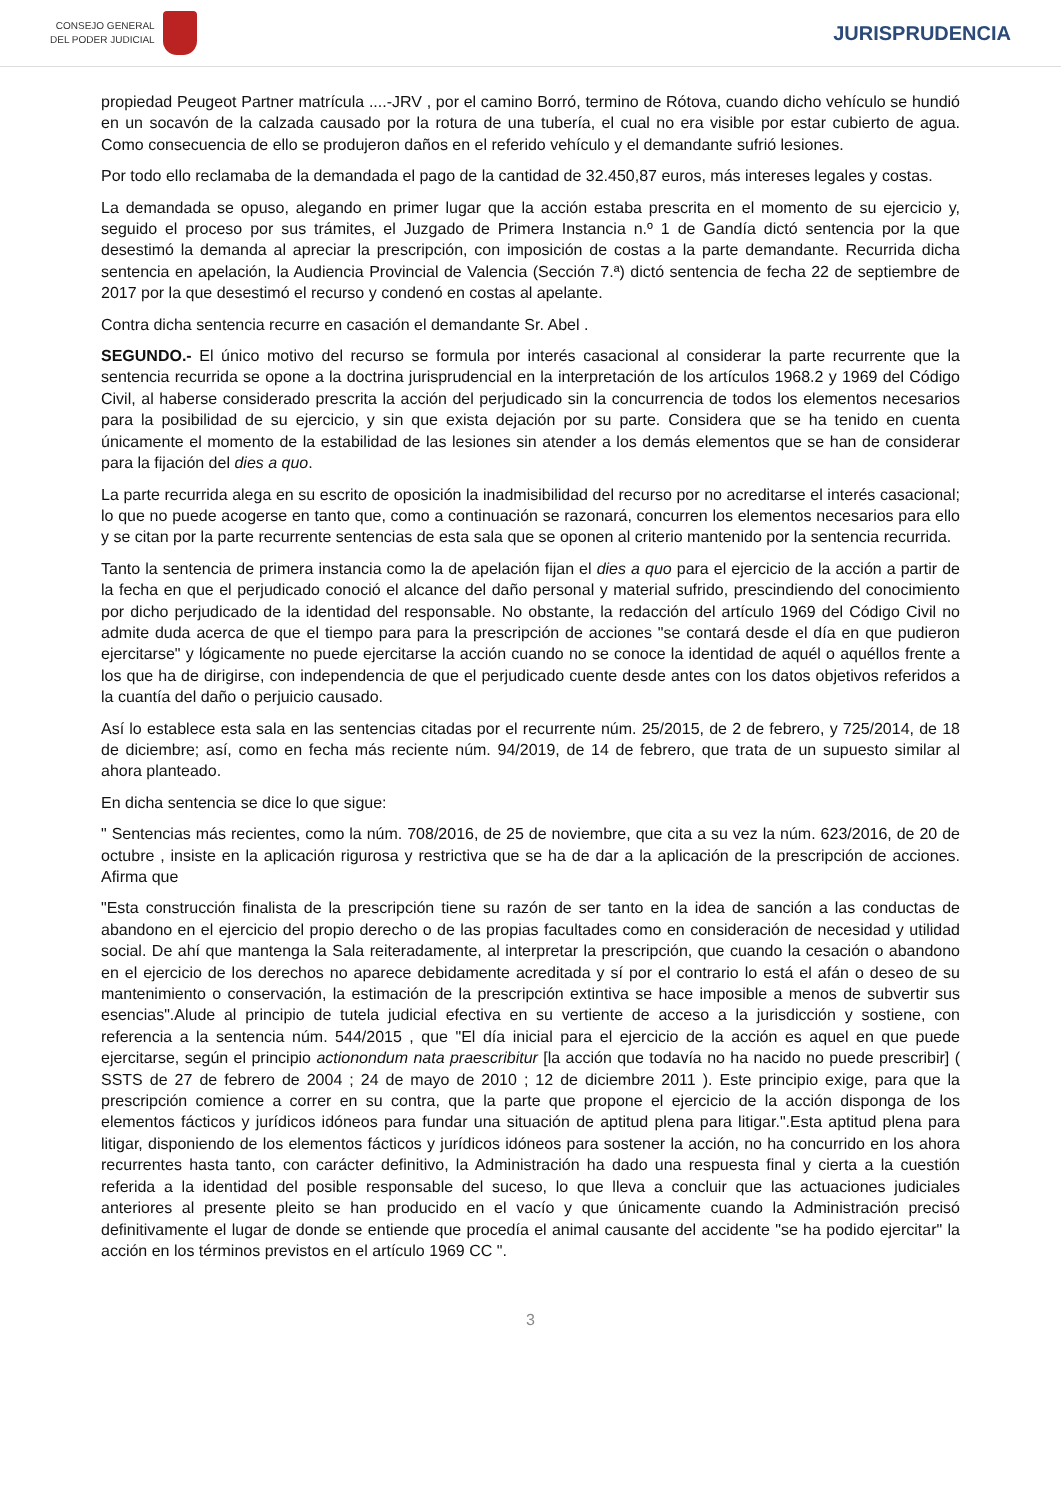CONSEJO GENERAL
DEL PODER JUDICIAL
JURISPRUDENCIA
propiedad Peugeot Partner matrícula ....-JRV , por el camino Borró, termino de Rótova, cuando dicho vehículo se hundió en un socavón de la calzada causado por la rotura de una tubería, el cual no era visible por estar cubierto de agua. Como consecuencia de ello se produjeron daños en el referido vehículo y el demandante sufrió lesiones.
Por todo ello reclamaba de la demandada el pago de la cantidad de 32.450,87 euros, más intereses legales y costas.
La demandada se opuso, alegando en primer lugar que la acción estaba prescrita en el momento de su ejercicio y, seguido el proceso por sus trámites, el Juzgado de Primera Instancia n.º 1 de Gandía dictó sentencia por la que desestimó la demanda al apreciar la prescripción, con imposición de costas a la parte demandante. Recurrida dicha sentencia en apelación, la Audiencia Provincial de Valencia (Sección 7.ª) dictó sentencia de fecha 22 de septiembre de 2017 por la que desestimó el recurso y condenó en costas al apelante.
Contra dicha sentencia recurre en casación el demandante Sr. Abel .
SEGUNDO.- El único motivo del recurso se formula por interés casacional al considerar la parte recurrente que la sentencia recurrida se opone a la doctrina jurisprudencial en la interpretación de los artículos 1968.2 y 1969 del Código Civil, al haberse considerado prescrita la acción del perjudicado sin la concurrencia de todos los elementos necesarios para la posibilidad de su ejercicio, y sin que exista dejación por su parte. Considera que se ha tenido en cuenta únicamente el momento de la estabilidad de las lesiones sin atender a los demás elementos que se han de considerar para la fijación del dies a quo.
La parte recurrida alega en su escrito de oposición la inadmisibilidad del recurso por no acreditarse el interés casacional; lo que no puede acogerse en tanto que, como a continuación se razonará, concurren los elementos necesarios para ello y se citan por la parte recurrente sentencias de esta sala que se oponen al criterio mantenido por la sentencia recurrida.
Tanto la sentencia de primera instancia como la de apelación fijan el dies a quo para el ejercicio de la acción a partir de la fecha en que el perjudicado conoció el alcance del daño personal y material sufrido, prescindiendo del conocimiento por dicho perjudicado de la identidad del responsable. No obstante, la redacción del artículo 1969 del Código Civil no admite duda acerca de que el tiempo para para la prescripción de acciones "se contará desde el día en que pudieron ejercitarse" y lógicamente no puede ejercitarse la acción cuando no se conoce la identidad de aquél o aquéllos frente a los que ha de dirigirse, con independencia de que el perjudicado cuente desde antes con los datos objetivos referidos a la cuantía del daño o perjuicio causado.
Así lo establece esta sala en las sentencias citadas por el recurrente núm. 25/2015, de 2 de febrero, y 725/2014, de 18 de diciembre; así, como en fecha más reciente núm. 94/2019, de 14 de febrero, que trata de un supuesto similar al ahora planteado.
En dicha sentencia se dice lo que sigue:
" Sentencias más recientes, como la núm. 708/2016, de 25 de noviembre, que cita a su vez la núm. 623/2016, de 20 de octubre , insiste en la aplicación rigurosa y restrictiva que se ha de dar a la aplicación de la prescripción de acciones. Afirma que
"Esta construcción finalista de la prescripción tiene su razón de ser tanto en la idea de sanción a las conductas de abandono en el ejercicio del propio derecho o de las propias facultades como en consideración de necesidad y utilidad social. De ahí que mantenga la Sala reiteradamente, al interpretar la prescripción, que cuando la cesación o abandono en el ejercicio de los derechos no aparece debidamente acreditada y sí por el contrario lo está el afán o deseo de su mantenimiento o conservación, la estimación de la prescripción extintiva se hace imposible a menos de subvertir sus esencias".Alude al principio de tutela judicial efectiva en su vertiente de acceso a la jurisdicción y sostiene, con referencia a la sentencia núm. 544/2015 , que "El día inicial para el ejercicio de la acción es aquel en que puede ejercitarse, según el principio actionondum nata praescribitur [la acción que todavía no ha nacido no puede prescribir] ( SSTS de 27 de febrero de 2004 ; 24 de mayo de 2010 ; 12 de diciembre 2011 ). Este principio exige, para que la prescripción comience a correr en su contra, que la parte que propone el ejercicio de la acción disponga de los elementos fácticos y jurídicos idóneos para fundar una situación de aptitud plena para litigar.".Esta aptitud plena para litigar, disponiendo de los elementos fácticos y jurídicos idóneos para sostener la acción, no ha concurrido en los ahora recurrentes hasta tanto, con carácter definitivo, la Administración ha dado una respuesta final y cierta a la cuestión referida a la identidad del posible responsable del suceso, lo que lleva a concluir que las actuaciones judiciales anteriores al presente pleito se han producido en el vacío y que únicamente cuando la Administración precisó definitivamente el lugar de donde se entiende que procedía el animal causante del accidente "se ha podido ejercitar" la acción en los términos previstos en el artículo 1969 CC ".
3